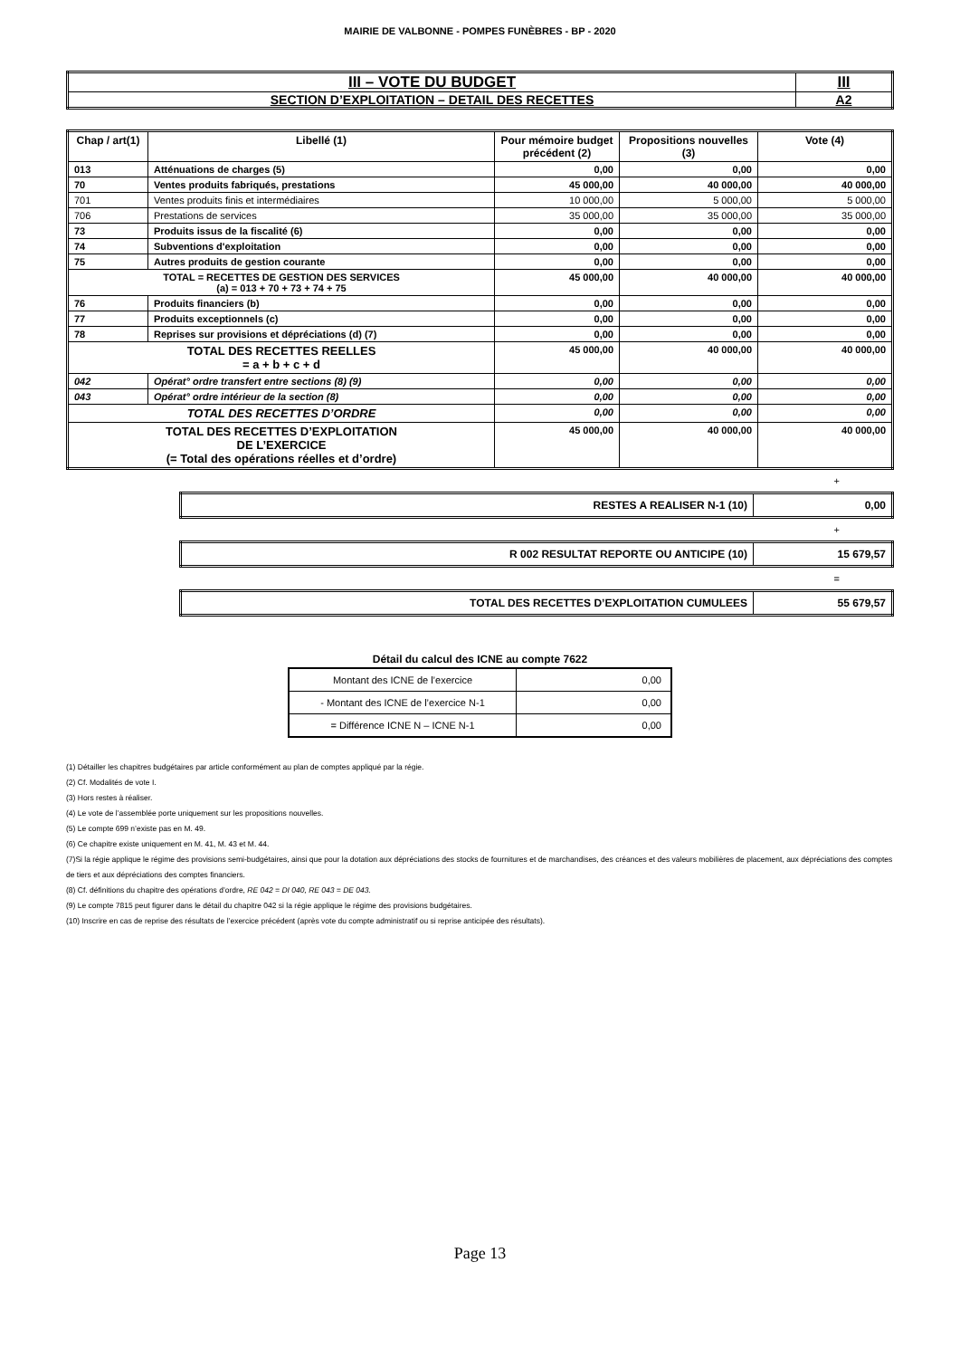MAIRIE DE VALBONNE - POMPES FUNÈBRES - BP - 2020
| III – VOTE DU BUDGET | III |
| SECTION D’EXPLOITATION – DETAIL DES RECETTES | A2 |
| Chap / art(1) | Libellé (1) | Pour mémoire budget précédent (2) | Propositions nouvelles (3) | Vote (4) |
| --- | --- | --- | --- | --- |
| 013 | Atténuations de charges (5) | 0,00 | 0,00 | 0,00 |
| 70 | Ventes produits fabriqués, prestations | 45 000,00 | 40 000,00 | 40 000,00 |
| 701 | Ventes produits finis et intermédiaires | 10 000,00 | 5 000,00 | 5 000,00 |
| 706 | Prestations de services | 35 000,00 | 35 000,00 | 35 000,00 |
| 73 | Produits issus de la fiscalité (6) | 0,00 | 0,00 | 0,00 |
| 74 | Subventions d'exploitation | 0,00 | 0,00 | 0,00 |
| 75 | Autres produits de gestion courante | 0,00 | 0,00 | 0,00 |
| TOTAL = RECETTES DE GESTION DES SERVICES (a) = 013 + 70 + 73 + 74 + 75 | | 45 000,00 | 40 000,00 | 40 000,00 |
| 76 | Produits financiers (b) | 0,00 | 0,00 | 0,00 |
| 77 | Produits exceptionnels (c) | 0,00 | 0,00 | 0,00 |
| 78 | Reprises sur provisions et dépréciations (d) (7) | 0,00 | 0,00 | 0,00 |
| TOTAL DES RECETTES REELLES = a + b + c + d | | 45 000,00 | 40 000,00 | 40 000,00 |
| 042 | Opérat° ordre transfert entre sections (8) (9) | 0,00 | 0,00 | 0,00 |
| 043 | Opérat° ordre intérieur de la section (8) | 0,00 | 0,00 | 0,00 |
| TOTAL DES RECETTES D’ORDRE | | 0,00 | 0,00 | 0,00 |
| TOTAL DES RECETTES D’EXPLOITATION DE L’EXERCICE (= Total des opérations réelles et d’ordre) | | 45 000,00 | 40 000,00 | 40 000,00 |
+
| RESTES A REALISER N-1 (10) | 0,00 |
+
| R 002 RESULTAT REPORTE OU ANTICIPE (10) | 15 679,57 |
=
| TOTAL DES RECETTES D’EXPLOITATION CUMULEES | 55 679,57 |
Détail du calcul des ICNE au compte 7622
| Montant des ICNE de l’exercice | 0,00 |
| - Montant des ICNE de l’exercice N-1 | 0,00 |
| = Différence ICNE N – ICNE N-1 | 0,00 |
(1) Détailler les chapitres budgétaires par article conformément au plan de comptes appliqué par la régie.
(2) Cf. Modalités de vote I.
(3) Hors restes à réaliser.
(4) Le vote de l’assemblée porte uniquement sur les propositions nouvelles.
(5) Le compte 699 n’existe pas en M. 49.
(6) Ce chapitre existe uniquement en M. 41, M. 43 et M. 44.
(7)Si la régie applique le régime des provisions semi-budgétaires, ainsi que pour la dotation aux dépréciations des stocks de fournitures et de marchandises, des créances et des valeurs mobilières de placement, aux dépréciations des comptes de tiers et aux dépréciations des comptes financiers.
(8) Cf. définitions du chapitre des opérations d’ordre, RE 042 = DI 040, RE 043 = DE 043.
(9) Le compte 7815 peut figurer dans le détail du chapitre 042 si la régie applique le régime des provisions budgétaires.
(10) Inscrire en cas de reprise des résultats de l’exercice précédent (après vote du compte administratif ou si reprise anticipée des résultats).
Page 13